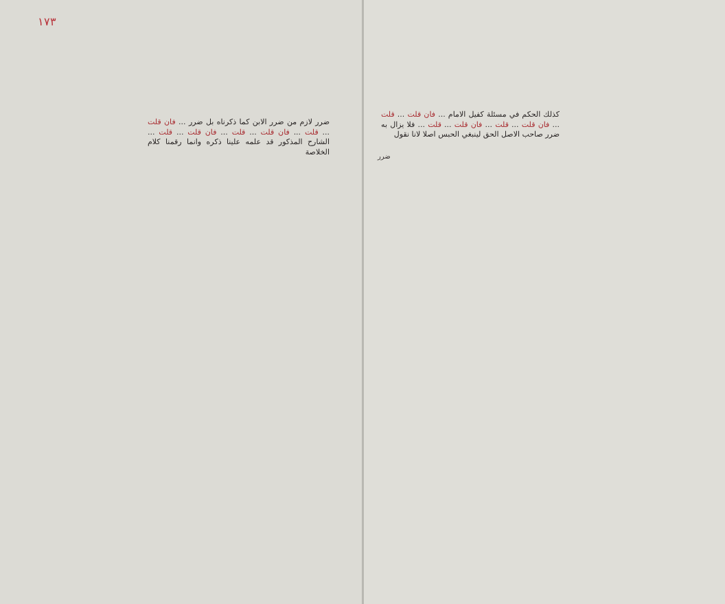١٧٣
ضرر لازم من ضرر الابن كما ذكرناه بل ضرر ... فان قلت ... قلت ... فان قلت ... قلت ... فان قلت ... قلت ... الشارح المذكور قد علمه علينا ذكره وانما رقمنا كلام الخلاصة
كذلك الحكم في مسئلة كفيل الامام ... فان قلت ... قلت ... فان قلت ... قلت ... فان قلت ... قلت ... فلا يزال به ضرر صاحب الاصل الحق لينبغي الحبس اصلا لانا نقول
ضرر